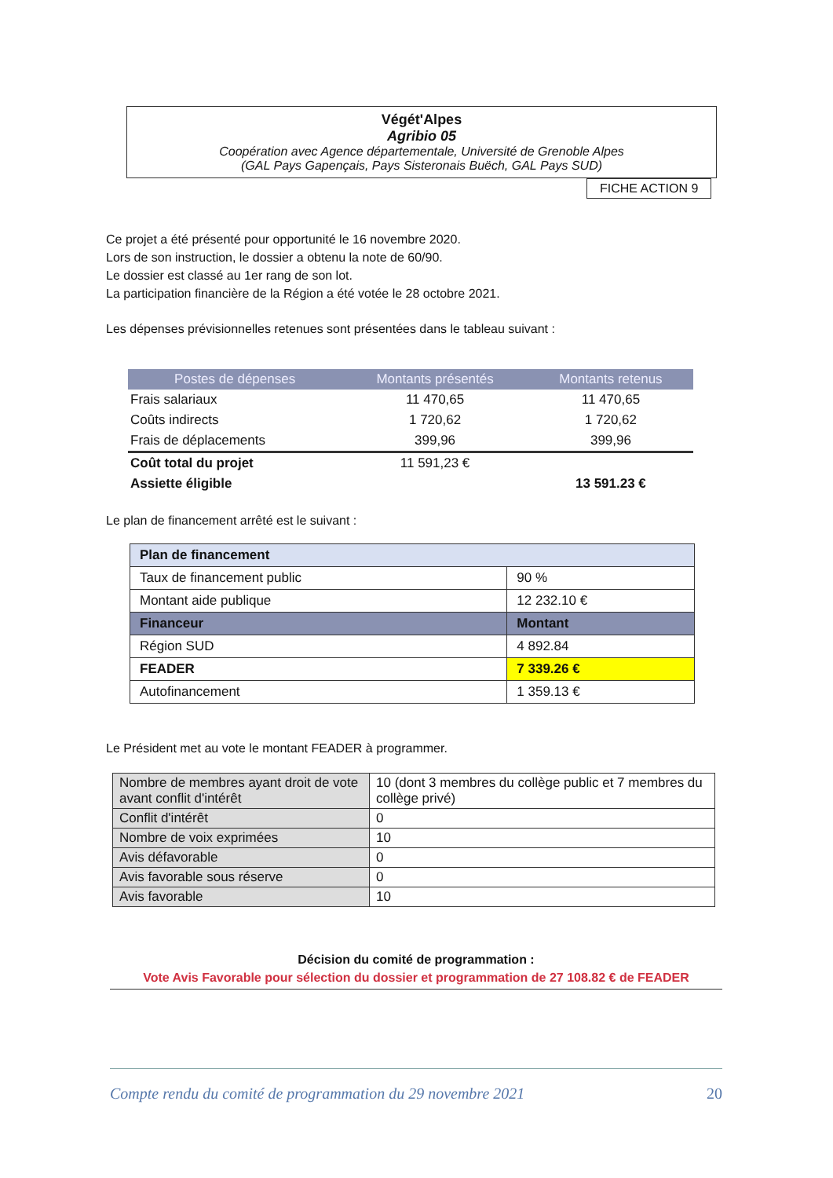Végét'Alpes
Agribio 05
Coopération avec Agence départementale, Université de Grenoble Alpes
(GAL Pays Gapençais, Pays Sisteronais Buëch, GAL Pays SUD)
FICHE ACTION 9
Ce projet a été présenté pour opportunité le 16 novembre 2020.
Lors de son instruction, le dossier a obtenu la note de 60/90.
Le dossier est classé au 1er rang de son lot.
La participation financière de la Région a été votée le 28 octobre 2021.
Les dépenses prévisionnelles retenues sont présentées dans le tableau suivant :
| Postes de dépenses | Montants présentés | Montants retenus |
| --- | --- | --- |
| Frais salariaux | 11 470,65 | 11 470,65 |
| Coûts indirects | 1 720,62 | 1 720,62 |
| Frais de déplacements | 399,96 | 399,96 |
| Coût total du projet | 11 591,23 € | |
| Assiette éligible | | 13 591.23 € |
Le plan de financement arrêté est le suivant :
| Plan de financement | |
| Taux de financement public | 90 % |
| Montant aide publique | 12 232.10 € |
| Financeur | Montant |
| Région SUD | 4 892.84 |
| FEADER | 7 339.26 € |
| Autofinancement | 1 359.13 € |
Le Président met au vote le montant FEADER à programmer.
| Nombre de membres ayant droit de vote avant conflit d'intérêt | 10 (dont 3 membres du collège public et 7 membres du collège privé) |
| Conflit d'intérêt | 0 |
| Nombre de voix exprimées | 10 |
| Avis défavorable | 0 |
| Avis favorable sous réserve | 0 |
| Avis favorable | 10 |
Décision du comité de programmation :
Vote Avis Favorable pour sélection du dossier et programmation de 27 108.82 € de FEADER
Compte rendu du comité de programmation du 29 novembre 2021 20